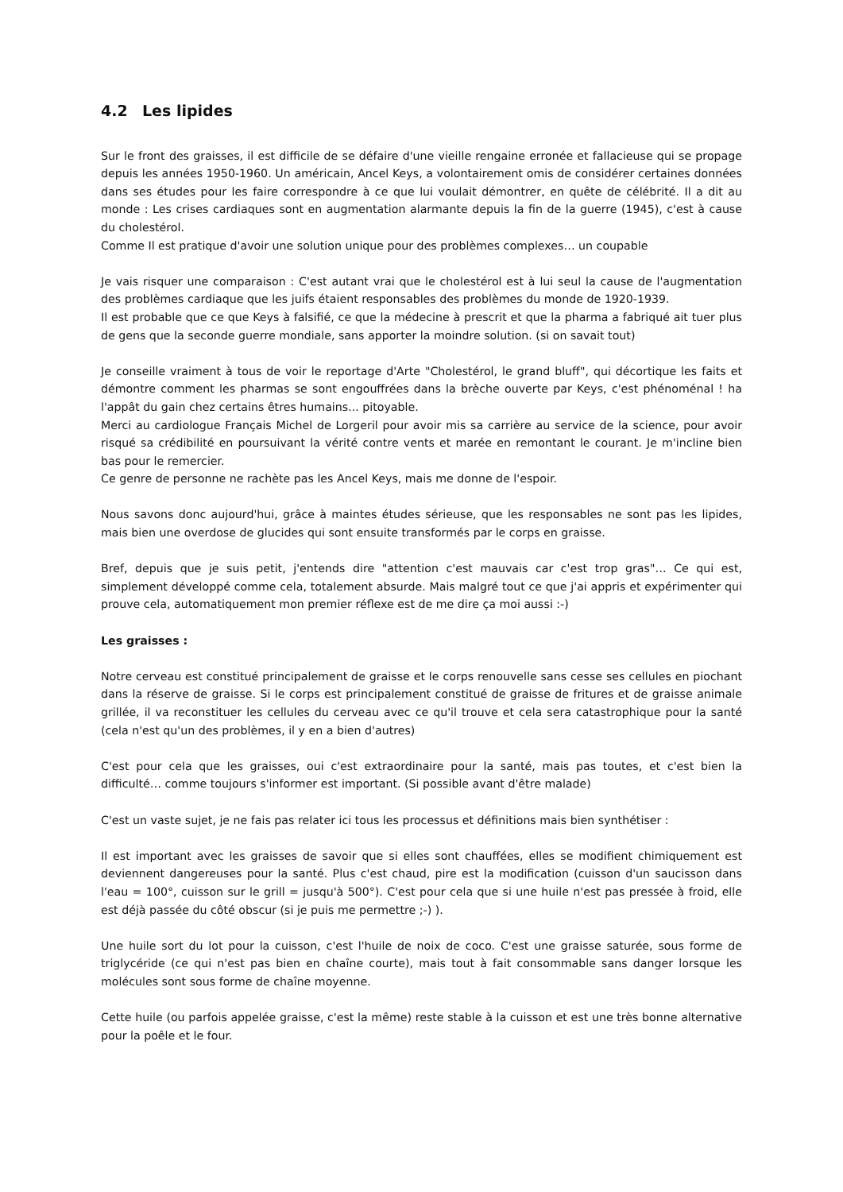4.2 Les lipides
Sur le front des graisses, il est difficile de se défaire d'une vieille rengaine erronée et fallacieuse qui se propage depuis les années 1950-1960. Un américain, Ancel Keys, a volontairement omis de considérer certaines données dans ses études pour les faire correspondre à ce que lui voulait démontrer, en quête de célébrité. Il a dit au monde : Les crises cardiaques sont en augmentation alarmante depuis la fin de la guerre (1945), c'est à cause du cholestérol.
Comme Il est pratique d'avoir une solution unique pour des problèmes complexes… un coupable
Je vais risquer une comparaison : C'est autant vrai que le cholestérol est à lui seul la cause de l'augmentation des problèmes cardiaque que les juifs étaient responsables des problèmes du monde de 1920-1939.
Il est probable que ce que Keys à falsifié, ce que la médecine à prescrit et que la pharma a fabriqué ait tuer plus de gens que la seconde guerre mondiale, sans apporter la moindre solution. (si on savait tout)
Je conseille vraiment à tous de voir le reportage d'Arte "Cholestérol, le grand bluff", qui décortique les faits et démontre comment les pharmas se sont engouffrées dans la brèche ouverte par Keys, c'est phénoménal ! ha l'appât du gain chez certains êtres humains... pitoyable.
Merci au cardiologue Français Michel de Lorgeril pour avoir mis sa carrière au service de la science, pour avoir risqué sa crédibilité en poursuivant la vérité contre vents et marée en remontant le courant. Je m'incline bien bas pour le remercier.
Ce genre de personne ne rachète pas les Ancel Keys, mais me donne de l'espoir.
Nous savons donc aujourd'hui, grâce à maintes études sérieuse, que les responsables ne sont pas les lipides, mais bien une overdose de glucides qui sont ensuite transformés par le corps en graisse.
Bref, depuis que je suis petit, j'entends dire "attention c'est mauvais car c'est trop gras"… Ce qui est, simplement développé comme cela, totalement absurde. Mais malgré tout ce que j'ai appris et expérimenter qui prouve cela, automatiquement mon premier réflexe est de me dire ça moi aussi :-)
Les graisses :
Notre cerveau est constitué principalement de graisse et le corps renouvelle sans cesse ses cellules en piochant dans la réserve de graisse. Si le corps est principalement constitué de graisse de fritures et de graisse animale grillée, il va reconstituer les cellules du cerveau avec ce qu'il trouve et cela sera catastrophique pour la santé (cela n'est qu'un des problèmes, il y en a bien d'autres)
C'est pour cela que les graisses, oui c'est extraordinaire pour la santé, mais pas toutes, et c'est bien la difficulté… comme toujours s'informer est important. (Si possible avant d'être malade)
C'est un vaste sujet, je ne fais pas relater ici tous les processus et définitions mais bien synthétiser :
Il est important avec les graisses de savoir que si elles sont chauffées, elles se modifient chimiquement est deviennent dangereuses pour la santé. Plus c'est chaud, pire est la modification (cuisson d'un saucisson dans l'eau = 100°, cuisson sur le grill = jusqu'à 500°). C'est pour cela que si une huile n'est pas pressée à froid, elle est déjà passée du côté obscur (si je puis me permettre ;-) ).
Une huile sort du lot pour la cuisson, c'est l'huile de noix de coco. C'est une graisse saturée, sous forme de triglycéride (ce qui n'est pas bien en chaîne courte), mais tout à fait consommable sans danger lorsque les molécules sont sous forme de chaîne moyenne.
Cette huile (ou parfois appelée graisse, c'est la même) reste stable à la cuisson et est une très bonne alternative pour la poêle et le four.